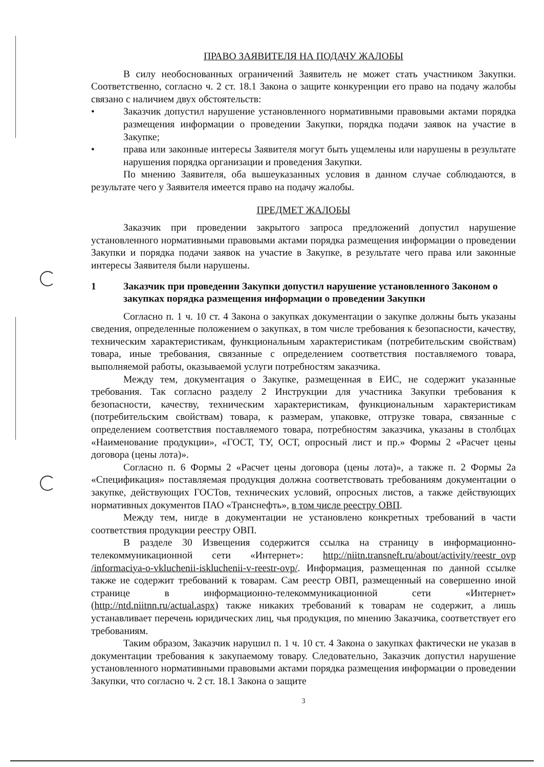ПРАВО ЗАЯВИТЕЛЯ НА ПОДАЧУ ЖАЛОБЫ
В силу необоснованных ограничений Заявитель не может стать участником Закупки. Соответственно, согласно ч. 2 ст. 18.1 Закона о защите конкуренции его право на подачу жалобы связано с наличием двух обстоятельств:
• Заказчик допустил нарушение установленного нормативными правовыми актами порядка размещения информации о проведении Закупки, порядка подачи заявок на участие в Закупке;
• права или законные интересы Заявителя могут быть ущемлены или нарушены в результате нарушения порядка организации и проведения Закупки.
По мнению Заявителя, оба вышеуказанных условия в данном случае соблюдаются, в результате чего у Заявителя имеется право на подачу жалобы.
ПРЕДМЕТ ЖАЛОБЫ
Заказчик при проведении закрытого запроса предложений допустил нарушение установленного нормативными правовыми актами порядка размещения информации о проведении Закупки и порядка подачи заявок на участие в Закупке, в результате чего права или законные интересы Заявителя были нарушены.
1 Заказчик при проведении Закупки допустил нарушение установленного Законом о закупках порядка размещения информации о проведении Закупки
Согласно п. 1 ч. 10 ст. 4 Закона о закупках документации о закупке должны быть указаны сведения, определенные положением о закупках, в том числе требования к безопасности, качеству, техническим характеристикам, функциональным характеристикам (потребительским свойствам) товара, иные требования, связанные с определением соответствия поставляемого товара, выполняемой работы, оказываемой услуги потребностям заказчика.
Между тем, документация о Закупке, размещенная в ЕИС, не содержит указанные требования. Так согласно разделу 2 Инструкции для участника Закупки требования к безопасности, качеству, техническим характеристикам, функциональным характеристикам (потребительским свойствам) товара, к размерам, упаковке, отгрузке товара, связанные с определением соответствия поставляемого товара, потребностям заказчика, указаны в столбцах «Наименование продукции», «ГОСТ, ТУ, ОСТ, опросный лист и пр.» Формы 2 «Расчет цены договора (цены лота)».
Согласно п. 6 Формы 2 «Расчет цены договора (цены лота)», а также п. 2 Формы 2а «Спецификация» поставляемая продукция должна соответствовать требованиям документации о закупке, действующих ГОСТов, технических условий, опросных листов, а также действующих нормативных документов ПАО «Транснефть», в том числе реестру ОВП.
Между тем, нигде в документации не установлено конкретных требований в части соответствия продукции реестру ОВП.
В разделе 30 Извещения содержится ссылка на страницу в информационно-телекоммуникационной сети «Интернет»: http://niitn.transneft.ru/about/activity/reestr_ovp /informaciya-o-vkluchenii-iskluchenii-v-reestr-ovp/. Информация, размещенная по данной ссылке также не содержит требований к товарам. Сам реестр ОВП, размещенный на совершенно иной странице в информационно-телекоммуникационной сети «Интернет» (http://ntd.niitnn.ru/actual.aspx) также никаких требований к товарам не содержит, а лишь устанавливает перечень юридических лиц, чья продукция, по мнению Заказчика, соответствует его требованиям.
Таким образом, Заказчик нарушил п. 1 ч. 10 ст. 4 Закона о закупках фактически не указав в документации требования к закупаемому товару. Следовательно, Заказчик допустил нарушение установленного нормативными правовыми актами порядка размещения информации о проведении Закупки, что согласно ч. 2 ст. 18.1 Закона о защите
3